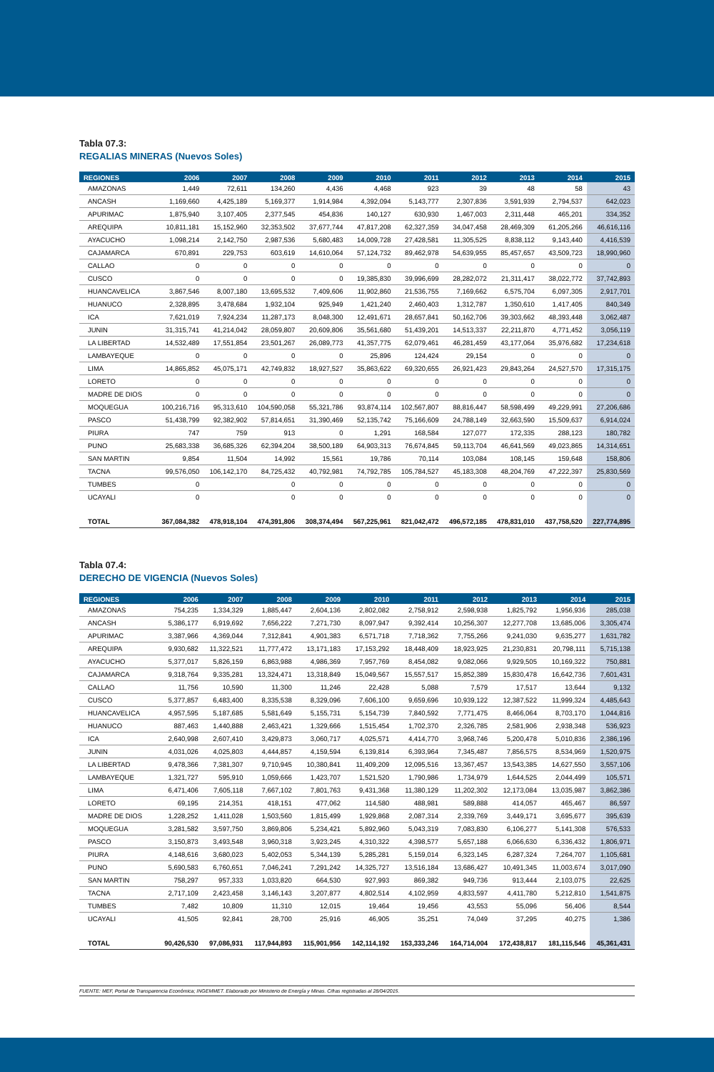Tabla 07.3:
REGALIAS MINERAS (Nuevos Soles)
| REGIONES | 2006 | 2007 | 2008 | 2009 | 2010 | 2011 | 2012 | 2013 | 2014 | 2015 |
| --- | --- | --- | --- | --- | --- | --- | --- | --- | --- | --- |
| AMAZONAS | 1,449 | 72,611 | 134,260 | 4,436 | 4,468 | 923 | 39 | 48 | 58 | 43 |
| ANCASH | 1,169,660 | 4,425,189 | 5,169,377 | 1,914,984 | 4,392,094 | 5,143,777 | 2,307,836 | 3,591,939 | 2,794,537 | 642,023 |
| APURIMAC | 1,875,940 | 3,107,405 | 2,377,545 | 454,836 | 140,127 | 630,930 | 1,467,003 | 2,311,448 | 465,201 | 334,352 |
| AREQUIPA | 10,811,181 | 15,152,960 | 32,353,502 | 37,677,744 | 47,817,208 | 62,327,359 | 34,047,458 | 28,469,309 | 61,205,266 | 46,616,116 |
| AYACUCHO | 1,098,214 | 2,142,750 | 2,987,536 | 5,680,483 | 14,009,728 | 27,428,581 | 11,305,525 | 8,838,112 | 9,143,440 | 4,416,539 |
| CAJAMARCA | 670,891 | 229,753 | 603,619 | 14,610,064 | 57,124,732 | 89,462,978 | 54,639,955 | 85,457,657 | 43,509,723 | 18,990,960 |
| CALLAO | 0 | 0 | 0 | 0 | 0 | 0 | 0 | 0 | 0 | 0 |
| CUSCO | 0 | 0 | 0 | 0 | 19,385,830 | 39,996,699 | 28,282,072 | 21,311,417 | 38,022,772 | 37,742,893 |
| HUANCAVELICA | 3,867,546 | 8,007,180 | 13,695,532 | 7,409,606 | 11,902,860 | 21,536,755 | 7,169,662 | 6,575,704 | 6,097,305 | 2,917,701 |
| HUANUCO | 2,328,895 | 3,478,684 | 1,932,104 | 925,949 | 1,421,240 | 2,460,403 | 1,312,787 | 1,350,610 | 1,417,405 | 840,349 |
| ICA | 7,621,019 | 7,924,234 | 11,287,173 | 8,048,300 | 12,491,671 | 28,657,841 | 50,162,706 | 39,303,662 | 48,393,448 | 3,062,487 |
| JUNIN | 31,315,741 | 41,214,042 | 28,059,807 | 20,609,806 | 35,561,680 | 51,439,201 | 14,513,337 | 22,211,870 | 4,771,452 | 3,056,119 |
| LA LIBERTAD | 14,532,489 | 17,551,854 | 23,501,267 | 26,089,773 | 41,357,775 | 62,079,461 | 46,281,459 | 43,177,064 | 35,976,682 | 17,234,618 |
| LAMBAYEQUE | 0 | 0 | 0 | 0 | 25,896 | 124,424 | 29,154 | 0 | 0 | 0 |
| LIMA | 14,865,852 | 45,075,171 | 42,749,832 | 18,927,527 | 35,863,622 | 69,320,655 | 26,921,423 | 29,843,264 | 24,527,570 | 17,315,175 |
| LORETO | 0 | 0 | 0 | 0 | 0 | 0 | 0 | 0 | 0 | 0 |
| MADRE DE DIOS | 0 | 0 | 0 | 0 | 0 | 0 | 0 | 0 | 0 | 0 |
| MOQUEGUA | 100,216,716 | 95,313,610 | 104,590,058 | 55,321,786 | 93,874,114 | 102,567,807 | 88,816,447 | 58,598,499 | 49,229,991 | 27,206,686 |
| PASCO | 51,438,799 | 92,382,902 | 57,814,651 | 31,390,469 | 52,135,742 | 75,166,609 | 24,788,149 | 32,663,590 | 15,509,637 | 6,914,024 |
| PIURA | 747 | 759 | 913 | 0 | 1,291 | 168,584 | 127,077 | 172,335 | 288,123 | 180,782 |
| PUNO | 25,683,338 | 36,685,326 | 62,394,204 | 38,500,189 | 64,903,313 | 76,674,845 | 59,113,704 | 46,641,569 | 49,023,865 | 14,314,651 |
| SAN MARTIN | 9,854 | 11,504 | 14,992 | 15,561 | 19,786 | 70,114 | 103,084 | 108,145 | 159,648 | 158,806 |
| TACNA | 99,576,050 | 106,142,170 | 84,725,432 | 40,792,981 | 74,792,785 | 105,784,527 | 45,183,308 | 48,204,769 | 47,222,397 | 25,830,569 |
| TUMBES | 0 | | 0 | 0 | 0 | 0 | 0 | 0 | 0 | 0 |
| UCAYALI | 0 | | 0 | 0 | 0 | 0 | 0 | 0 | 0 | 0 |
| TOTAL | 367,084,382 | 478,918,104 | 474,391,806 | 308,374,494 | 567,225,961 | 821,042,472 | 496,572,185 | 478,831,010 | 437,758,520 | 227,774,895 |
Tabla 07.4:
DERECHO DE VIGENCIA (Nuevos Soles)
| REGIONES | 2006 | 2007 | 2008 | 2009 | 2010 | 2011 | 2012 | 2013 | 2014 | 2015 |
| --- | --- | --- | --- | --- | --- | --- | --- | --- | --- | --- |
| AMAZONAS | 754,235 | 1,334,329 | 1,885,447 | 2,604,136 | 2,802,082 | 2,758,912 | 2,598,938 | 1,825,792 | 1,956,936 | 285,038 |
| ANCASH | 5,386,177 | 6,919,692 | 7,656,222 | 7,271,730 | 8,097,947 | 9,392,414 | 10,256,307 | 12,277,708 | 13,685,006 | 3,305,474 |
| APURIMAC | 3,387,966 | 4,369,044 | 7,312,841 | 4,901,383 | 6,571,718 | 7,718,362 | 7,755,266 | 9,241,030 | 9,635,277 | 1,631,782 |
| AREQUIPA | 9,930,682 | 11,322,521 | 11,777,472 | 13,171,183 | 17,153,292 | 18,448,409 | 18,923,925 | 21,230,831 | 20,798,111 | 5,715,138 |
| AYACUCHO | 5,377,017 | 5,826,159 | 6,863,988 | 4,986,369 | 7,957,769 | 8,454,082 | 9,082,066 | 9,929,505 | 10,169,322 | 750,881 |
| CAJAMARCA | 9,318,764 | 9,335,281 | 13,324,471 | 13,318,849 | 15,049,567 | 15,557,517 | 15,852,389 | 15,830,478 | 16,642,736 | 7,601,431 |
| CALLAO | 11,756 | 10,590 | 11,300 | 11,246 | 22,428 | 5,088 | 7,579 | 17,517 | 13,644 | 9,132 |
| CUSCO | 5,377,857 | 6,483,400 | 8,335,538 | 8,329,096 | 7,606,100 | 9,659,696 | 10,939,122 | 12,387,522 | 11,999,324 | 4,485,643 |
| HUANCAVELICA | 4,957,595 | 5,187,685 | 5,581,649 | 5,155,731 | 5,154,739 | 7,840,592 | 7,771,475 | 8,466,064 | 8,703,170 | 1,044,816 |
| HUANUCO | 887,463 | 1,440,888 | 2,463,421 | 1,329,666 | 1,515,454 | 1,702,370 | 2,326,785 | 2,581,906 | 2,938,348 | 536,923 |
| ICA | 2,640,998 | 2,607,410 | 3,429,873 | 3,060,717 | 4,025,571 | 4,414,770 | 3,968,746 | 5,200,478 | 5,010,836 | 2,386,196 |
| JUNIN | 4,031,026 | 4,025,803 | 4,444,857 | 4,159,594 | 6,139,814 | 6,393,964 | 7,345,487 | 7,856,575 | 8,534,969 | 1,520,975 |
| LA LIBERTAD | 9,478,366 | 7,381,307 | 9,710,945 | 10,380,841 | 11,409,209 | 12,095,516 | 13,367,457 | 13,543,385 | 14,627,550 | 3,557,106 |
| LAMBAYEQUE | 1,321,727 | 595,910 | 1,059,666 | 1,423,707 | 1,521,520 | 1,790,986 | 1,734,979 | 1,644,525 | 2,044,499 | 105,571 |
| LIMA | 6,471,406 | 7,605,118 | 7,667,102 | 7,801,763 | 9,431,368 | 11,380,129 | 11,202,302 | 12,173,084 | 13,035,987 | 3,862,386 |
| LORETO | 69,195 | 214,351 | 418,151 | 477,062 | 114,580 | 488,981 | 589,888 | 414,057 | 465,467 | 86,597 |
| MADRE DE DIOS | 1,228,252 | 1,411,028 | 1,503,560 | 1,815,499 | 1,929,868 | 2,087,314 | 2,339,769 | 3,449,171 | 3,695,677 | 395,639 |
| MOQUEGUA | 3,281,582 | 3,597,750 | 3,869,806 | 5,234,421 | 5,892,960 | 5,043,319 | 7,083,830 | 6,106,277 | 5,141,308 | 576,533 |
| PASCO | 3,150,873 | 3,493,548 | 3,960,318 | 3,923,245 | 4,310,322 | 4,398,577 | 5,657,188 | 6,066,630 | 6,336,432 | 1,806,971 |
| PIURA | 4,148,616 | 3,680,023 | 5,402,053 | 5,344,139 | 5,285,281 | 5,159,014 | 6,323,145 | 6,287,324 | 7,264,707 | 1,105,681 |
| PUNO | 5,690,583 | 6,760,651 | 7,046,241 | 7,291,242 | 14,325,727 | 13,516,184 | 13,686,427 | 10,491,345 | 11,003,674 | 3,017,090 |
| SAN MARTIN | 758,297 | 957,333 | 1,033,820 | 664,530 | 927,993 | 869,382 | 949,736 | 913,444 | 2,103,075 | 22,625 |
| TACNA | 2,717,109 | 2,423,458 | 3,146,143 | 3,207,877 | 4,802,514 | 4,102,959 | 4,833,597 | 4,411,780 | 5,212,810 | 1,541,875 |
| TUMBES | 7,482 | 10,809 | 11,310 | 12,015 | 19,464 | 19,456 | 43,553 | 55,096 | 56,406 | 8,544 |
| UCAYALI | 41,505 | 92,841 | 28,700 | 25,916 | 46,905 | 35,251 | 74,049 | 37,295 | 40,275 | 1,386 |
| TOTAL | 90,426,530 | 97,086,931 | 117,944,893 | 115,901,956 | 142,114,192 | 153,333,246 | 164,714,004 | 172,438,817 | 181,115,546 | 45,361,431 |
FUENTE: MEF, Portal de Transparencia Económica; INGEMMET. Elaborado por Ministerio de Energía y Minas. Cifras registradas al 28/04/2015.